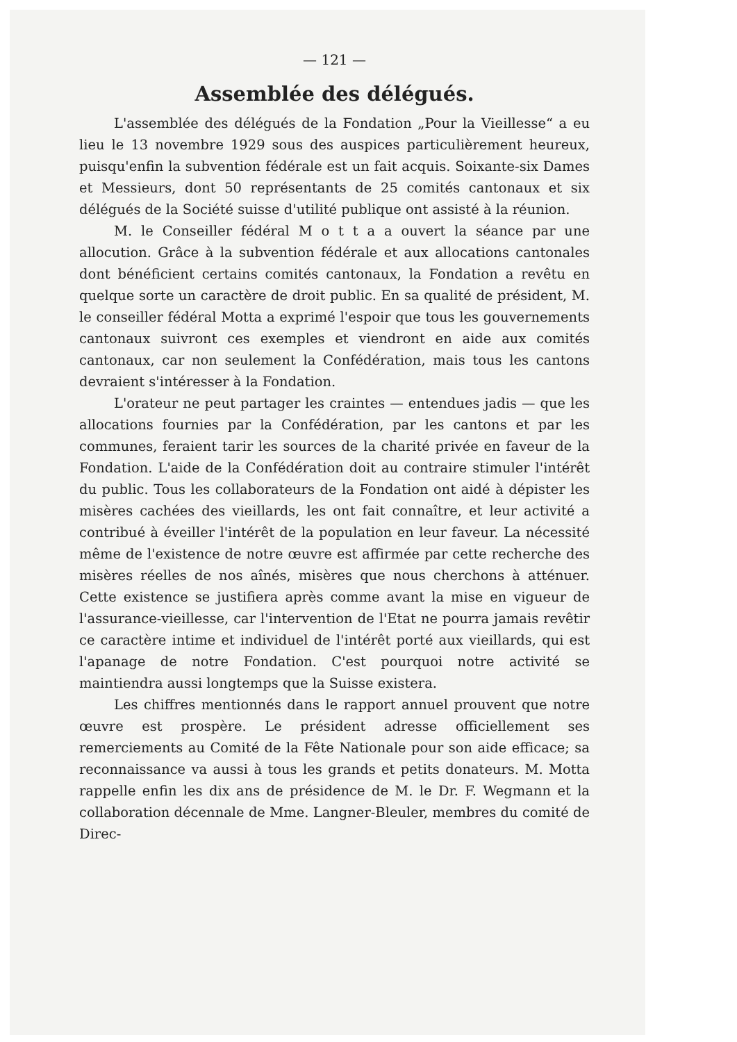— 121 —
Assemblée des délégués.
L'assemblée des délégués de la Fondation „Pour la Vieillesse“ a eu lieu le 13 novembre 1929 sous des auspices particulièrement heureux, puisqu'enfin la subvention fédérale est un fait acquis. Soixante-six Dames et Messieurs, dont 50 représentants de 25 comités cantonaux et six délégués de la Société suisse d'utilité publique ont assisté à la réunion.
M. le Conseiller fédéral M o t t a a ouvert la séance par une allocution. Grâce à la subvention fédérale et aux allocations cantonales dont bénéficient certains comités cantonaux, la Fondation a revêtu en quelque sorte un caractère de droit public. En sa qualité de président, M. le conseiller fédéral Motta a exprimé l'espoir que tous les gouvernements cantonaux suivront ces exemples et viendront en aide aux comités cantonaux, car non seulement la Confédération, mais tous les cantons devraient s'intéresser à la Fondation.
L'orateur ne peut partager les craintes — entendues jadis — que les allocations fournies par la Confédération, par les cantons et par les communes, feraient tarir les sources de la charité privée en faveur de la Fondation. L'aide de la Confédération doit au contraire stimuler l'intérêt du public. Tous les collaborateurs de la Fondation ont aidé à dépister les misères cachées des vieillards, les ont fait connaître, et leur activité a contribué à éveiller l'intérêt de la population en leur faveur. La nécessité même de l'existence de notre œuvre est affirmée par cette recherche des misères réelles de nos aînés, misères que nous cherchons à atténuer. Cette existence se justifiera après comme avant la mise en vigueur de l'assurance-vieillesse, car l'intervention de l'Etat ne pourra jamais revêtir ce caractère intime et individuel de l'intérêt porté aux vieillards, qui est l'apanage de notre Fondation. C'est pourquoi notre activité se maintiendra aussi longtemps que la Suisse existera.
Les chiffres mentionnés dans le rapport annuel prouvent que notre œuvre est prospère. Le président adresse officiellement ses remerciements au Comité de la Fête Nationale pour son aide efficace; sa reconnaissance va aussi à tous les grands et petits donateurs. M. Motta rappelle enfin les dix ans de présidence de M. le Dr. F. Wegmann et la collaboration décennale de Mme. Langner-Bleuler, membres du comité de Direc-